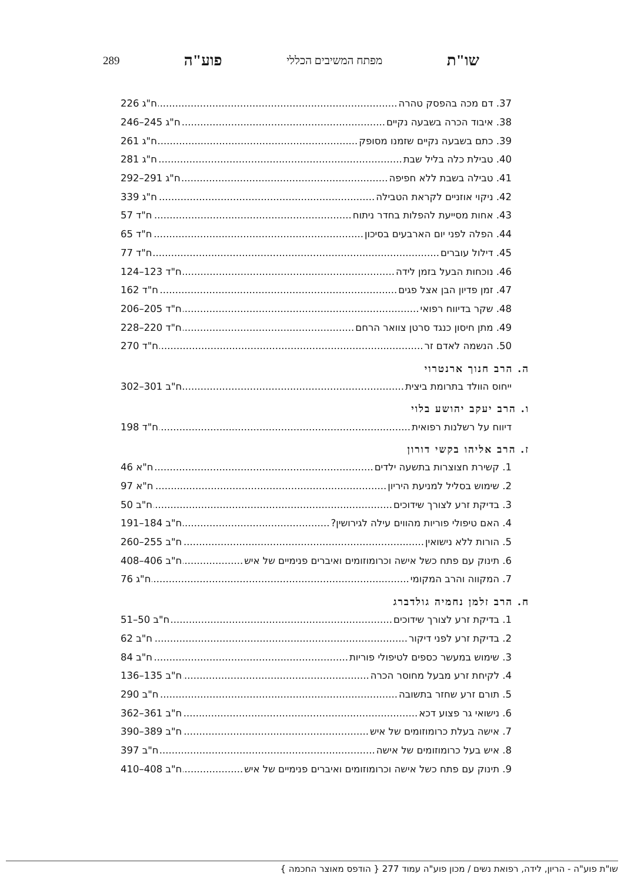שו"ת מפתח המשיבים הכללי פוע"ה 289
37. דם מכה בהפסק טהרה ח"ג 226
38. איבוד הכרה בשבעה נקיים ח"ג 245–246
39. כתם בשבעה נקיים שזמנו מסופק ח"ג 261
40. טבילת כלה בליל שבת ח"ג 281
41. טבילה בשבת ללא חפיפה ח"ג 291–292
42. ניקוי אוזניים לקראת הטבילה ח"ג 339
43. אחות מסייעת להפלות בחדר ניתוח ח"ד 57
44. הפלה לפני יום הארבעים בסיכון ח"ד 65
45. דילול עוברים ח"ד 77
46. נוכחות הבעל בזמן לידה ח"ד 123–124
47. זמן פדיון הבן אצל פגים ח"ד 162
48. שקר בדיווח רפואי ח"ד 205–206
49. מתן חיסון כנגד סרטן צוואר הרחם ח"ד 220–228
50. הנשמה לאדם זר ח"ד 270
ה. הרב חנוך ארנטרוי
ייחוס הוולד בתרומת ביצית ח"ב 301–302
ו. הרב יעקב יהושע בלוי
דיווח על רשלנות רפואית ח"ד 198
ז. הרב אליהו בקשי דורון
1. קשירת חצוצרות בתשעה ילדים ח"א 46
2. שימוש בסליל למניעת היריון ח"א 97
3. בדיקת זרע לצורך שידוכים ח"ב 50
4. האם טיפולי פוריות מהווים עילה לגירושין? ח"ב 184–191
5. הורות ללא נישואין ח"ב 255–260
6. תינוק עם פתח כשל אישה וכרומוזומים ואיברים פנימיים של איש ח"ב 406–408
7. המקווה והרב המקומי ח"ג 76
ח. הרב זלמן נחמיה גולדברג
1. בדיקת זרע לצורך שידוכים ח"ב 50–51
2. בדיקת זרע לפני דיקור ח"ב 62
3. שימוש במעשר כספים לטיפולי פוריות ח"ב 84
4. לקיחת זרע מבעל מחוסר הכרה ח"ב 135–136
5. תורם זרע שחזר בתשובה ח"ב 290
6. נישואי גר פצוע דכא ח"ב 361–362
7. אישה בעלת כרומוזומים של איש ח"ב 389–390
8. איש בעל כרומוזומים של אישה ח"ב 397
9. תינוק עם פתח כשל אישה וכרומוזומים ואיברים פנימיים של איש ח"ב 408–410
שו"ת פוע"ה - הריון, לידה, רפואת נשים / מכון פוע"ה עמוד 277 { הודפס מאוצר החכמה }